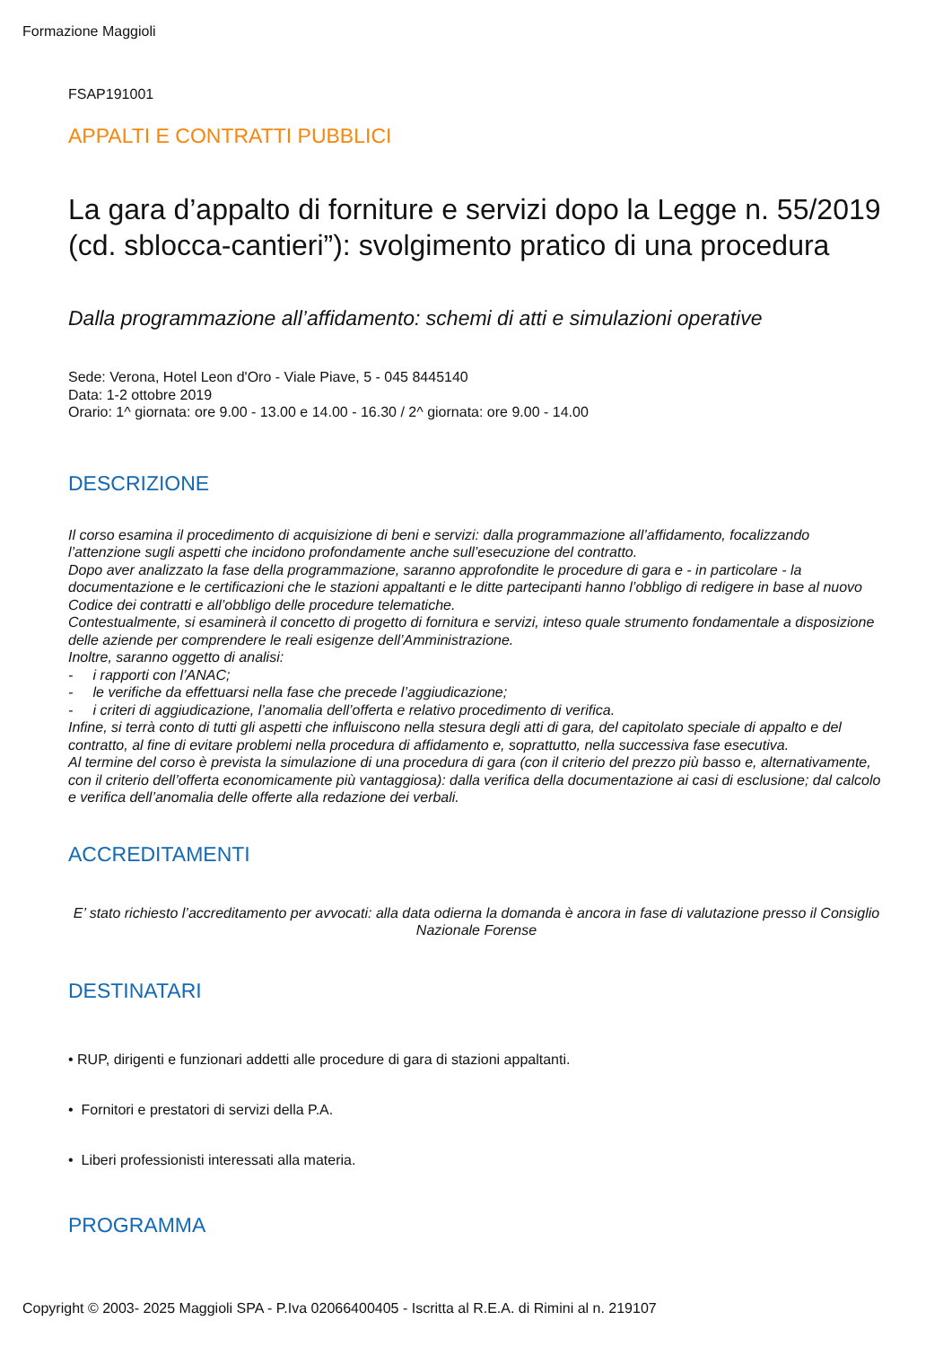Formazione Maggioli
FSAP191001
APPALTI E CONTRATTI PUBBLICI
La gara d’appalto di forniture e servizi dopo la Legge n. 55/2019 (cd. sblocca-cantieri”): svolgimento pratico di una procedura
Dalla programmazione all’affidamento: schemi di atti e simulazioni operative
Sede: Verona, Hotel Leon d'Oro - Viale Piave, 5 - 045 8445140
Data: 1-2 ottobre 2019
Orario: 1^ giornata: ore 9.00 - 13.00 e 14.00 - 16.30 / 2^ giornata: ore 9.00 - 14.00
DESCRIZIONE
Il corso esamina il procedimento di acquisizione di beni e servizi: dalla programmazione all’affidamento, focalizzando l’attenzione sugli aspetti che incidono profondamente anche sull’esecuzione del contratto.
Dopo aver analizzato la fase della programmazione, saranno approfondite le procedure di gara e - in particolare - la documentazione e le certificazioni che le stazioni appaltanti e le ditte partecipanti hanno l’obbligo di redigere in base al nuovo Codice dei contratti e all’obbligo delle procedure telematiche.
Contestualmente, si esaminerà il concetto di progetto di fornitura e servizi, inteso quale strumento fondamentale a disposizione delle aziende per comprendere le reali esigenze dell’Amministrazione.
Inoltre, saranno oggetto di analisi:
- i rapporti con l’ANAC;
- le verifiche da effettuarsi nella fase che precede l’aggiudicazione;
- i criteri di aggiudicazione, l’anomalia dell’offerta e relativo procedimento di verifica.
Infine, si terrà conto di tutti gli aspetti che influiscono nella stesura degli atti di gara, del capitolato speciale di appalto e del contratto, al fine di evitare problemi nella procedura di affidamento e, soprattutto, nella successiva fase esecutiva.
Al termine del corso è prevista la simulazione di una procedura di gara (con il criterio del prezzo più basso e, alternativamente, con il criterio dell’offerta economicamente più vantaggiosa): dalla verifica della documentazione ai casi di esclusione; dal calcolo e verifica dell’anomalia delle offerte alla redazione dei verbali.
ACCREDITAMENTI
E’ stato richiesto l’accreditamento per avvocati: alla data odierna la domanda è ancora in fase di valutazione presso il Consiglio Nazionale Forense
DESTINATARI
• RUP, dirigenti e funzionari addetti alle procedure di gara di stazioni appaltanti.
• Fornitori e prestatori di servizi della P.A.
• Liberi professionisti interessati alla materia.
PROGRAMMA
Copyright © 2003- 2025 Maggioli SPA - P.Iva 02066400405 - Iscritta al R.E.A. di Rimini al n. 219107